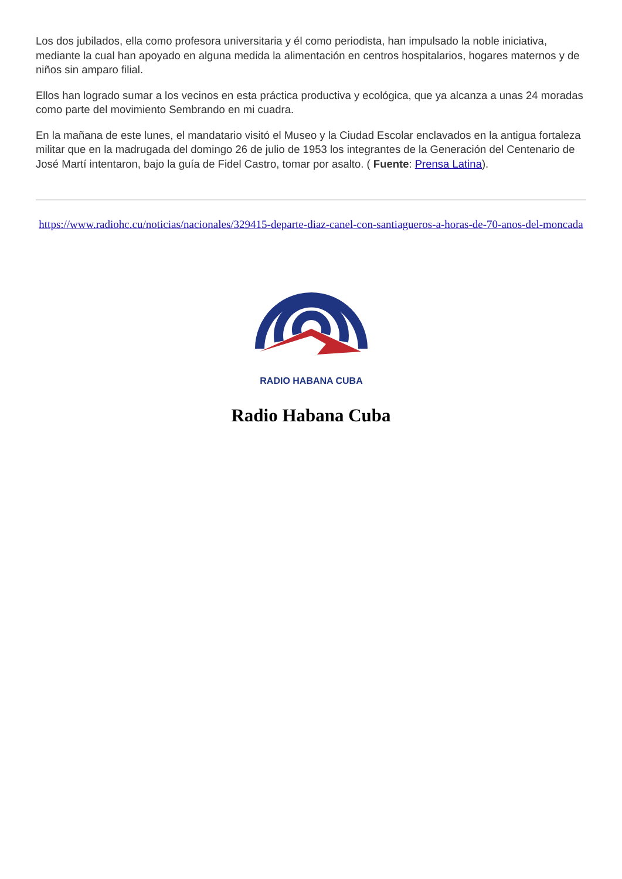Los dos jubilados, ella como profesora universitaria y él como periodista, han impulsado la noble iniciativa, mediante la cual han apoyado en alguna medida la alimentación en centros hospitalarios, hogares maternos y de niños sin amparo filial.
Ellos han logrado sumar a los vecinos en esta práctica productiva y ecológica, que ya alcanza a unas 24 moradas como parte del movimiento Sembrando en mi cuadra.
En la mañana de este lunes, el mandatario visitó el Museo y la Ciudad Escolar enclavados en la antigua fortaleza militar que en la madrugada del domingo 26 de julio de 1953 los integrantes de la Generación del Centenario de José Martí intentaron, bajo la guía de Fidel Castro, tomar por asalto. ( Fuente: Prensa Latina).
https://www.radiohc.cu/noticias/nacionales/329415-departe-diaz-canel-con-santiagueros-a-horas-de-70-anos-del-moncada
RADIO HABANA CUBA
Radio Habana Cuba